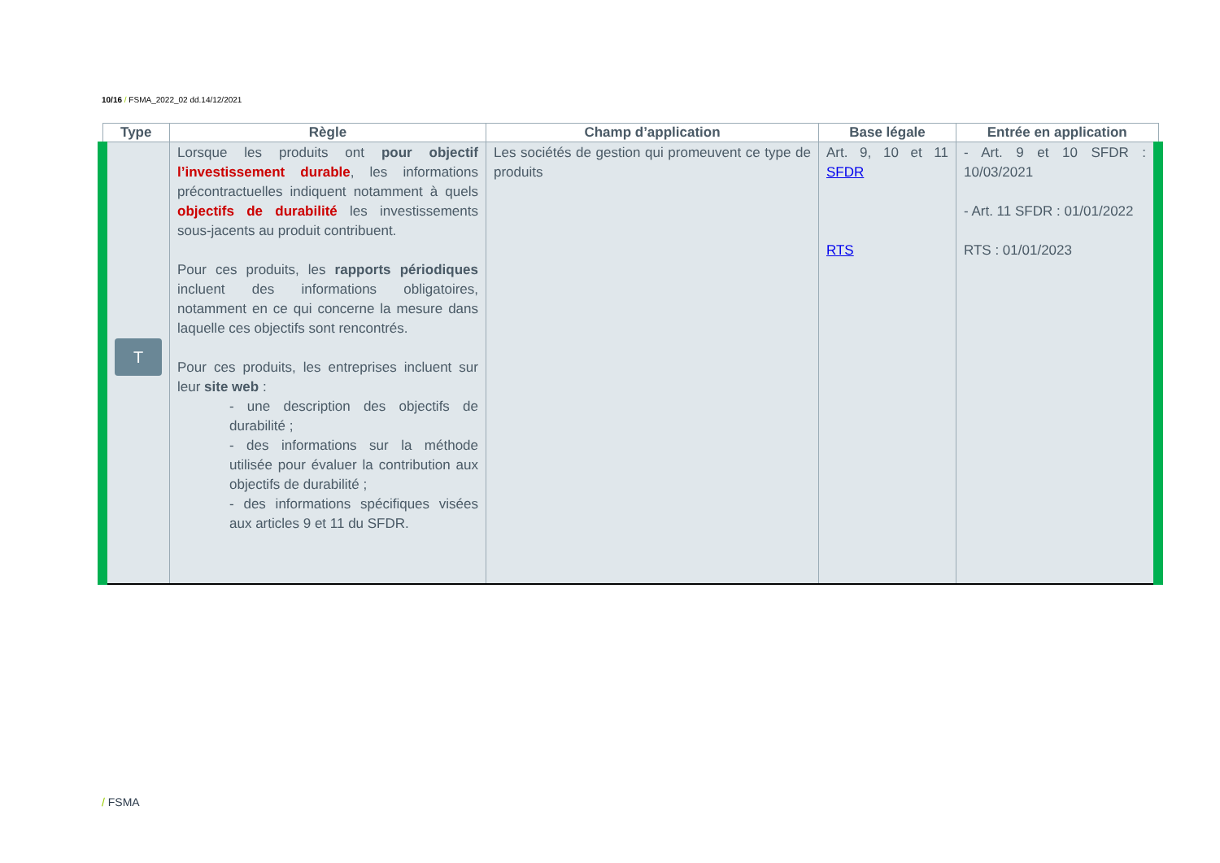10/16 / FSMA_2022_02 dd.14/12/2021
| Type | Règle | Champ d’application | Base légale | Entrée en application |
| --- | --- | --- | --- | --- |
| T | Lorsque les produits ont pour objectif l’investissement durable , les informations précontractuelles indiquent notamment à quels objectifs de durabilité les investissements sous-jacents au produit contribuent. Pour ces produits, les rapports périodiques incluent des informations obligatoires, notamment en ce qui concerne la mesure dans laquelle ces objectifs sont rencontrés. Pour ces produits, les entreprises incluent sur leur site web : - une description des objectifs de durabilité ; - des informations sur la méthode utilisée pour évaluer la contribution aux objectifs de durabilité ; - des informations spécifiques visées aux articles 9 et 11 du SFDR. | Les sociétés de gestion qui promeuvent ce type de produits | Art. 9, 10 et 11 SFDR RTS | - Art. 9 et 10 SFDR : 10/03/2021 - Art. 11 SFDR : 01/01/2022 RTS : 01/01/2023 |
/ FSMA